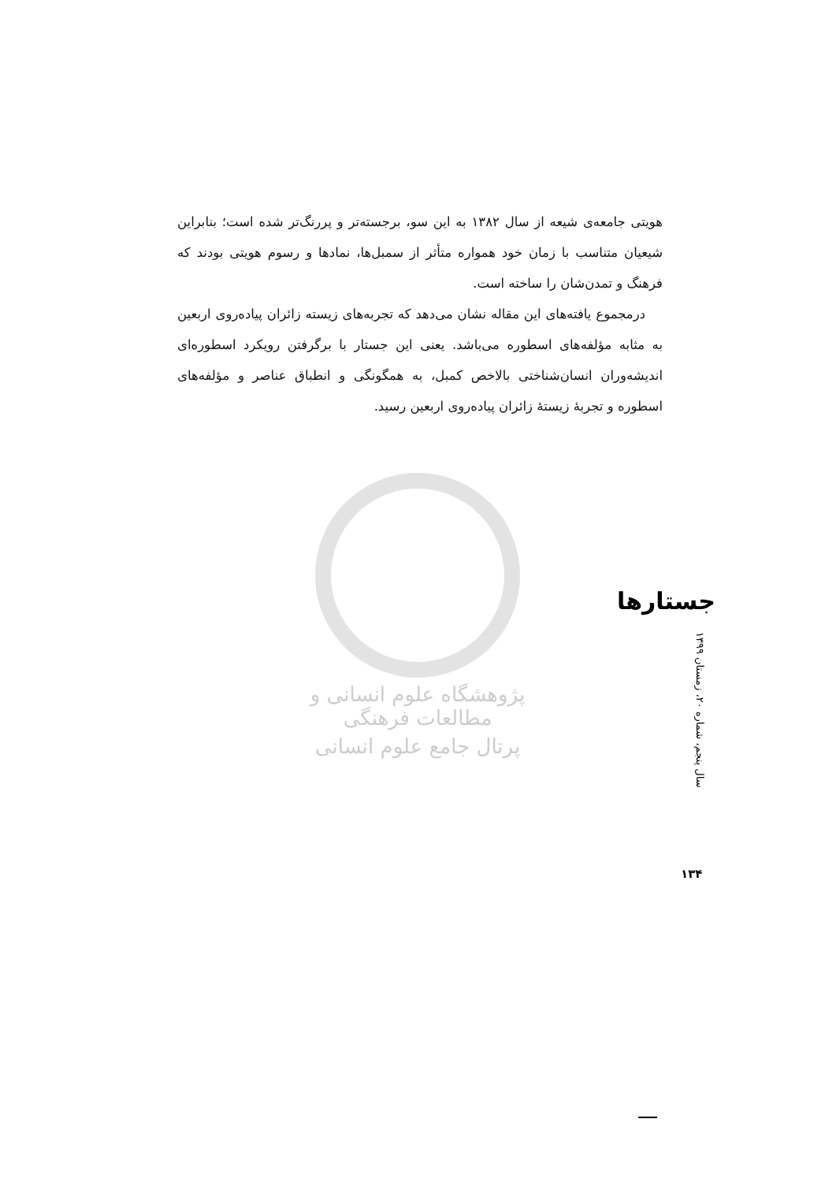هویتی جامعه‌ی شیعه از سال ۱۳۸۲ به این سو، برجسته‌تر و پررنگ‌تر شده است؛ بنابراین شیعیان متناسب با زمان خود همواره متأثر از سمبل‌ها، نمادها و رسوم هویتی بودند که فرهنگ و تمدن‌شان را ساخته است.
درمجموع یافته‌های این مقاله نشان می‌دهد که تجربه‌های زیسته زائران پیاده‌روی اربعین به مثابه مؤلفه‌های اسطوره می‌باشد. یعنی این جستار با برگرفتن رویکرد اسطوره‌ای اندیشه‌وران انسان‌شناختی بالاخص کمبل، به همگونگی و انطباق عناصر و مؤلفه‌های اسطوره و تجربهٔ زیستهٔ زائران پیاده‌روی اربعین رسید.
پژوهشگاه علوم انسانی و مطالعات فرهنگی
پرتال جامع علوم انسانی
جستارها
سال پنجم، شماره ۲۰، زمستان ۱۳۹۹
۱۳۴